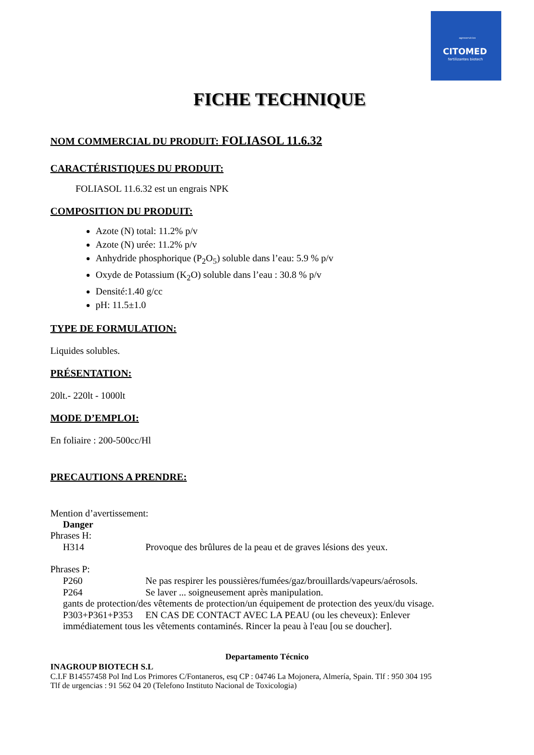agroservicios
CITOMED
fertilizantes biotech
FICHE TECHNIQUE
NOM COMMERCIAL DU PRODUIT: FOLIASOL 11.6.32
CARACTÉRISTIQUES DU PRODUIT:
FOLIASOL 11.6.32 est un engrais NPK
COMPOSITION DU PRODUIT:
Azote (N) total: 11.2% p/v
Azote (N) urée: 11.2% p/v
Anhydride phosphorique (P<sub>2</sub>O<sub>5</sub>) soluble dans l’eau: 5.9 % p/v
Oxyde de Potassium (K<sub>2</sub>O) soluble dans l’eau : 30.8 % p/v
Densité:1.40 g/cc
pH: 11.5±1.0
TYPE DE FORMULATION:
Liquides solubles.
PRÉSENTATION:
20lt.- 220lt - 1000lt
MODE D’EMPLOI:
En foliaire : 200-500cc/Hl
PRECAUTIONS A PRENDRE:
Mention d’avertissement:
Danger
Phrases H:
H314 Provoque des brûlures de la peau et de graves lésions des yeux.
Phrases P:
P260 Ne pas respirer les poussières/fumées/gaz/brouillards/vapeurs/aérosols.
P264 Se laver ... soigneusement après manipulation.
gants de protection/des vêtements de protection/un équipement de protection des yeux/du visage.
P303+P361+P353 EN CAS DE CONTACT AVEC LA PEAU (ou les cheveux): Enlever
immédiatement tous les vêtements contaminés. Rincer la peau à l'eau [ou se doucher].
Departamento Técnico
INAGROUP BIOTECH S.L
C.I.F B14557458 Pol Ind Los Primores C/Fontaneros, esq CP : 04746 La Mojonera, Almería, Spain. Tlf : 950 304 195
Tlf de urgencias : 91 562 04 20 (Telefono Instituto Nacional de Toxicologia)